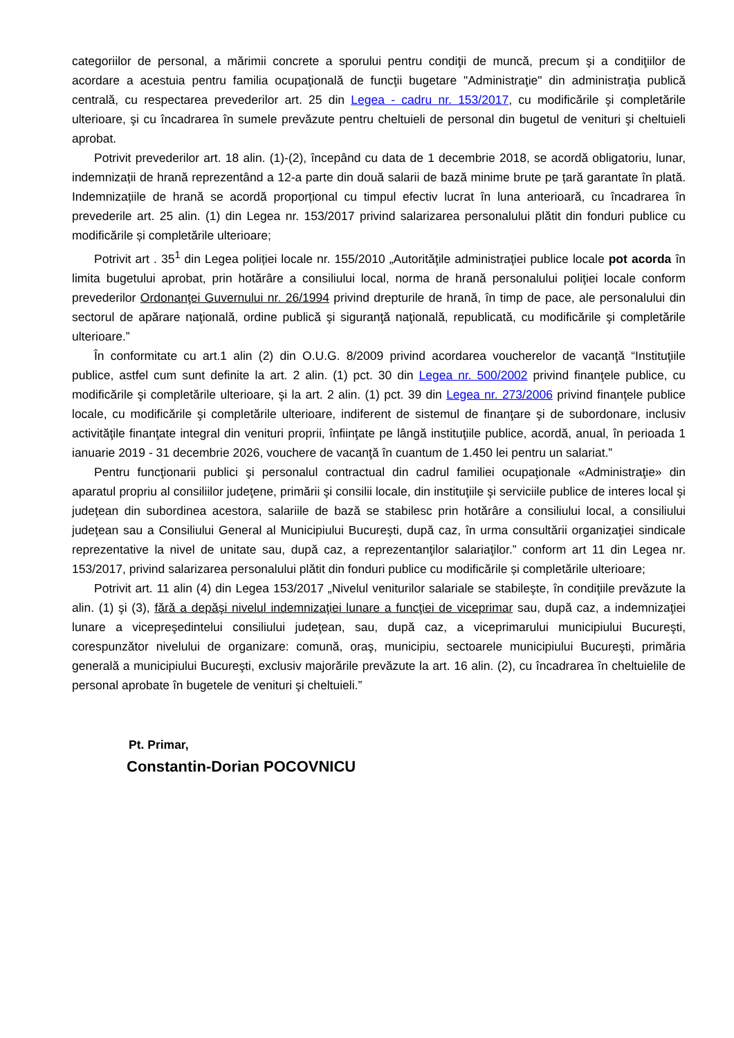categoriilor de personal, a mărimii concrete a sporului pentru condiţii de muncă, precum şi a condiţiilor de acordare a acestuia pentru familia ocupaţională de funcţii bugetare "Administraţie" din administraţia publică centrală, cu respectarea prevederilor art. 25 din Legea - cadru nr. 153/2017, cu modificările şi completările ulterioare, şi cu încadrarea în sumele prevăzute pentru cheltuieli de personal din bugetul de venituri şi cheltuieli aprobat.
Potrivit prevederilor art. 18 alin. (1)-(2), începând cu data de 1 decembrie 2018, se acordă obligatoriu, lunar, indemnizații de hrană reprezentând a 12-a parte din două salarii de bază minime brute pe țară garantate în plată. Indemnizațiile de hrană se acordă proporțional cu timpul efectiv lucrat în luna anterioară, cu încadrarea în prevederile art. 25 alin. (1) din Legea nr. 153/2017 privind salarizarea personalului plătit din fonduri publice cu modificările și completările ulterioare;
Potrivit art . 35<sup>1</sup> din Legea poliției locale nr. 155/2010 „Autorităţile administraţiei publice locale pot acorda în limita bugetului aprobat, prin hotărâre a consiliului local, norma de hrană personalului poliţiei locale conform prevederilor Ordonanţei Guvernului nr. 26/1994 privind drepturile de hrană, în timp de pace, ale personalului din sectorul de apărare naţională, ordine publică şi siguranţă naţională, republicată, cu modificările şi completările ulterioare.”
În conformitate cu art.1 alin (2) din O.U.G. 8/2009 privind acordarea voucherelor de vacanţă “Instituţiile publice, astfel cum sunt definite la art. 2 alin. (1) pct. 30 din Legea nr. 500/2002 privind finanţele publice, cu modificările şi completările ulterioare, şi la art. 2 alin. (1) pct. 39 din Legea nr. 273/2006 privind finanţele publice locale, cu modificările şi completările ulterioare, indiferent de sistemul de finanţare şi de subordonare, inclusiv activităţile finanţate integral din venituri proprii, înfiinţate pe lângă instituţiile publice, acordă, anual, în perioada 1 ianuarie 2019 - 31 decembrie 2026, vouchere de vacanţă în cuantum de 1.450 lei pentru un salariat.”
Pentru funcţionarii publici şi personalul contractual din cadrul familiei ocupaţionale «Administraţie» din aparatul propriu al consiliilor judeţene, primării şi consilii locale, din instituţiile şi serviciile publice de interes local şi judeţean din subordinea acestora, salariile de bază se stabilesc prin hotărâre a consiliului local, a consiliului judeţean sau a Consiliului General al Municipiului Bucureşti, după caz, în urma consultării organizaţiei sindicale reprezentative la nivel de unitate sau, după caz, a reprezentanţilor salariaţilor.” conform art 11 din Legea nr. 153/2017, privind salarizarea personalului plătit din fonduri publice cu modificările și completările ulterioare;
Potrivit art. 11 alin (4) din Legea 153/2017 „Nivelul veniturilor salariale se stabileşte, în condiţiile prevăzute la alin. (1) şi (3), fără a depăşi nivelul indemnizaţiei lunare a funcţiei de viceprimar sau, după caz, a indemnizaţiei lunare a vicepreşedintelui consiliului judeţean, sau, după caz, a viceprimarului municipiului Bucureşti, corespunzător nivelului de organizare: comună, oraş, municipiu, sectoarele municipiului Bucureşti, primăria generală a municipiului Bucureşti, exclusiv majorările prevăzute la art. 16 alin. (2), cu încadrarea în cheltuielile de personal aprobate în bugetele de venituri şi cheltuieli.”
Pt. Primar,
Constantin-Dorian POCOVNICU